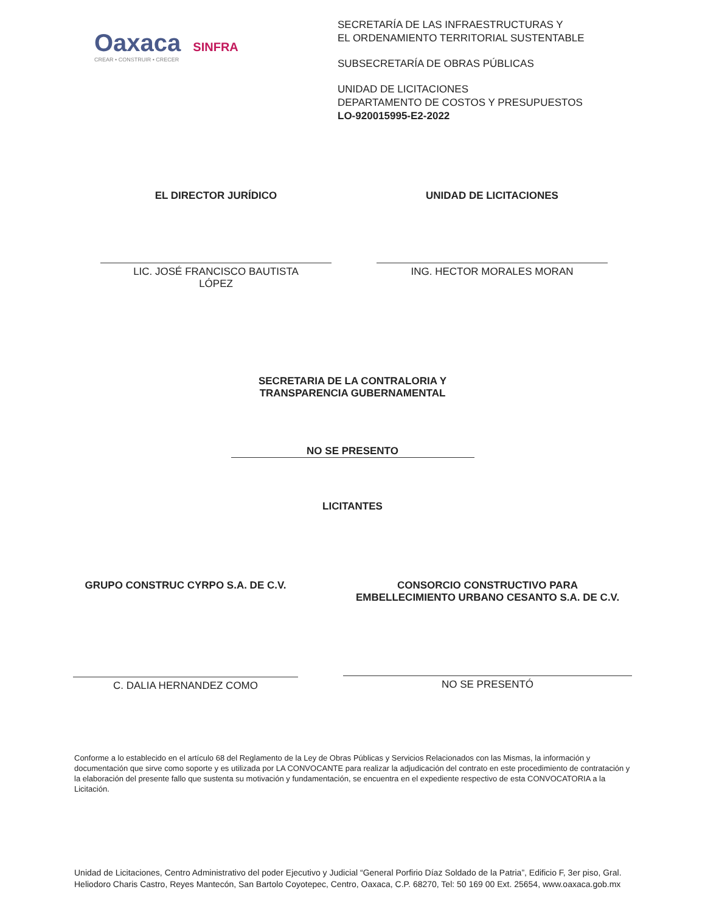Oaxaca SINFRA
CREAR • CONSTRUIR • CRECER
SECRETARÍA DE LAS INFRAESTRUCTURAS Y
EL ORDENAMIENTO TERRITORIAL SUSTENTABLE
SUBSECRETARÍA DE OBRAS PÚBLICAS
UNIDAD DE LICITACIONES
DEPARTAMENTO DE COSTOS Y PRESUPUESTOS
LO-920015995-E2-2022
EL DIRECTOR JURÍDICO
LIC. JOSÉ FRANCISCO BAUTISTA
LÓPEZ
UNIDAD DE LICITACIONES
ING. HECTOR MORALES MORAN
SECRETARIA DE LA CONTRALORIA Y
TRANSPARENCIA GUBERNAMENTAL
NO SE PRESENTO
LICITANTES
GRUPO CONSTRUC CYRPO S.A. DE C.V.
C. DALIA HERNANDEZ COMO
CONSORCIO CONSTRUCTIVO PARA
EMBELLECIMIENTO URBANO CESANTO S.A. DE C.V.
NO SE PRESENTÓ
Conforme a lo establecido en el artículo 68 del Reglamento de la Ley de Obras Públicas y Servicios Relacionados con las Mismas, la información y documentación que sirve como soporte y es utilizada por LA CONVOCANTE para realizar la adjudicación del contrato en este procedimiento de contratación y la elaboración del presente fallo que sustenta su motivación y fundamentación, se encuentra en el expediente respectivo de esta CONVOCATORIA a la Licitación.
Unidad de Licitaciones, Centro Administrativo del poder Ejecutivo y Judicial “General Porfirio Díaz Soldado de la Patria”, Edificio F, 3er piso, Gral. Heliodoro Charis Castro, Reyes Mantecón, San Bartolo Coyotepec, Centro, Oaxaca, C.P. 68270, Tel: 50 169 00 Ext. 25654, www.oaxaca.gob.mx